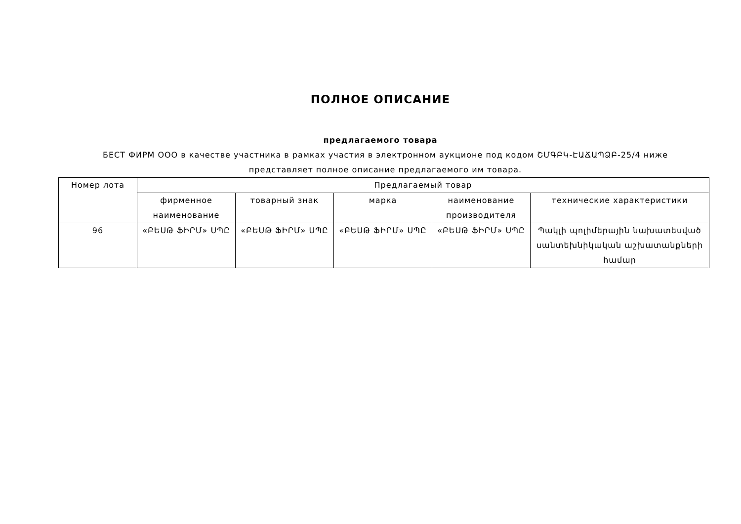ПОЛНОЕ ОПИСАНИЕ
предлагаемого товара
БЕСТ ФИРМ ООО в качестве участника в рамках участия в электронном аукционе под кодом ՇՄԳԲԿ-ԷԱՃԱՊՁԲ-25/4 ниже представляет полное описание предлагаемого им товара.
| Номер лота | Предлагаемый товар | | | | |
| --- | --- | --- | --- | --- | --- |
| | фирменное наименование | товарный знак | марка | наименование производителя | технические характеристики |
| 96 | «ԲԵՍԹ ՖԻՐՄ» ՍՊԸ | «ԲԵՍԹ ՖԻՐՄ» ՍՊԸ | «ԲԵՍԹ ՖԻՐՄ» ՍՊԸ | «ԲԵՍԹ ՖԻՐՄ» ՍՊԸ | Պակլի պոլիմերային նախատեսված սանտեխնիկական աշխատանքների համար |